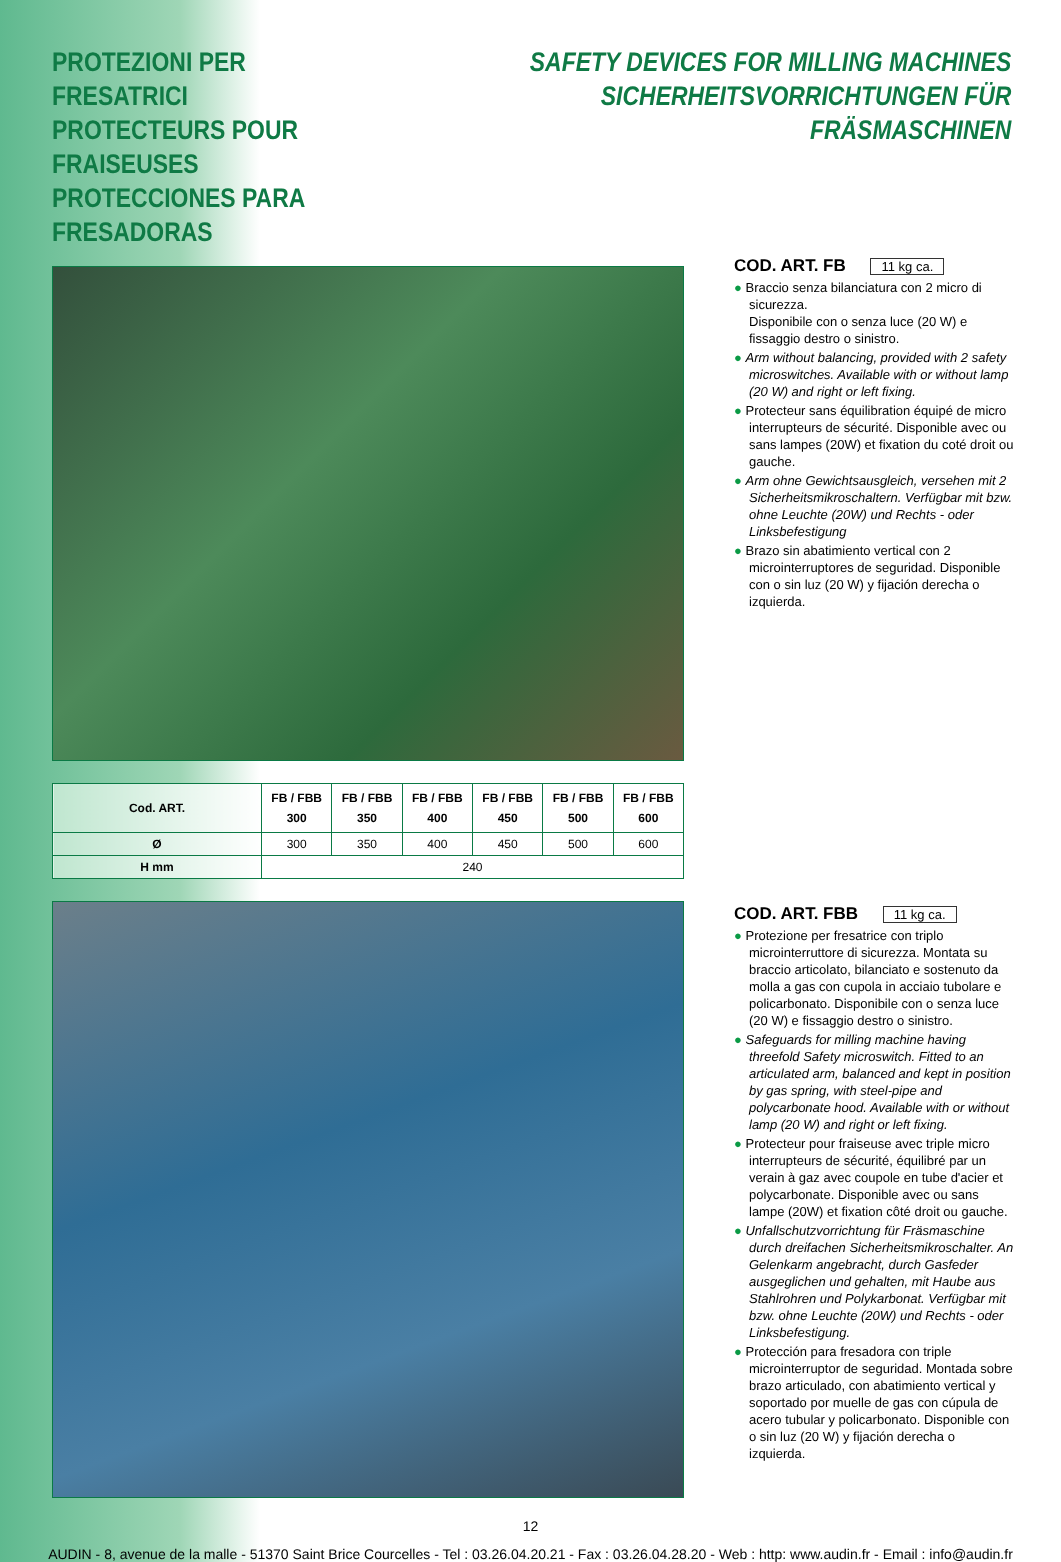PROTEZIONI PER FRESATRICI
PROTECTEURS POUR FRAISEUSES
PROTECCIONES PARA FRESADORAS
SAFETY DEVICES FOR MILLING MACHINES
SICHERHEITSVORRICHTUNGEN FÜR FRÄSMASCHINEN
| Cod. ART. | FB / FBB 300 | FB / FBB 350 | FB / FBB 400 | FB / FBB 450 | FB / FBB 500 | FB / FBB 600 |
| --- | --- | --- | --- | --- | --- | --- |
| Ø | 300 | 350 | 400 | 450 | 500 | 600 |
| H mm | 240 | | | | | |
COD. ART. FB 11 kg ca.
● Braccio senza bilanciatura con 2 micro di sicurezza.
Disponibile con o senza luce (20 W) e fissaggio destro o sinistro.
● Arm without balancing, provided with 2 safety microswitches. Available with or without lamp (20 W) and right or left fixing.
● Protecteur sans équilibration équipé de micro interrupteurs de sécurité. Disponible avec ou sans lampes (20W) et fixation du coté droit ou gauche.
● Arm ohne Gewichtsausgleich, versehen mit 2 Sicherheitsmikroschaltern. Verfügbar mit bzw. ohne Leuchte (20W) und Rechts - oder Linksbefestigung
● Brazo sin abatimiento vertical con 2 microinterruptores de seguridad. Disponible con o sin luz (20 W) y fijación derecha o izquierda.
COD. ART. FBB 11 kg ca.
● Protezione per fresatrice con triplo microinterruttore di sicurezza. Montata su braccio articolato, bilanciato e sostenuto da molla a gas con cupola in acciaio tubolare e policarbonato. Disponibile con o senza luce (20 W) e fissaggio destro o sinistro.
● Safeguards for milling machine having threefold Safety microswitch. Fitted to an articulated arm, balanced and kept in position by gas spring, with steel-pipe and polycarbonate hood. Available with or without lamp (20 W) and right or left fixing.
● Protecteur pour fraiseuse avec triple micro interrupteurs de sécurité, équilibré par un verain à gaz avec coupole en tube d'acier et polycarbonate. Disponible avec ou sans lampe (20W) et fixation côté droit ou gauche.
● Unfallschutzvorrichtung für Fräsmaschine durch dreifachen Sicherheitsmikroschalter. An Gelenkarm angebracht, durch Gasfeder ausgeglichen und gehalten, mit Haube aus Stahlrohren und Polykarbonat. Verfügbar mit bzw. ohne Leuchte (20W) und Rechts - oder Linksbefestigung.
● Protección para fresadora con triple microinterruptor de seguridad. Montada sobre brazo articulado, con abatimiento vertical y soportado por muelle de gas con cúpula de acero tubular y policarbonato. Disponible con o sin luz (20 W) y fijación derecha o izquierda.
12
AUDIN - 8, avenue de la malle - 51370 Saint Brice Courcelles - Tel : 03.26.04.20.21 - Fax : 03.26.04.28.20 - Web : http: www.audin.fr - Email : info@audin.fr